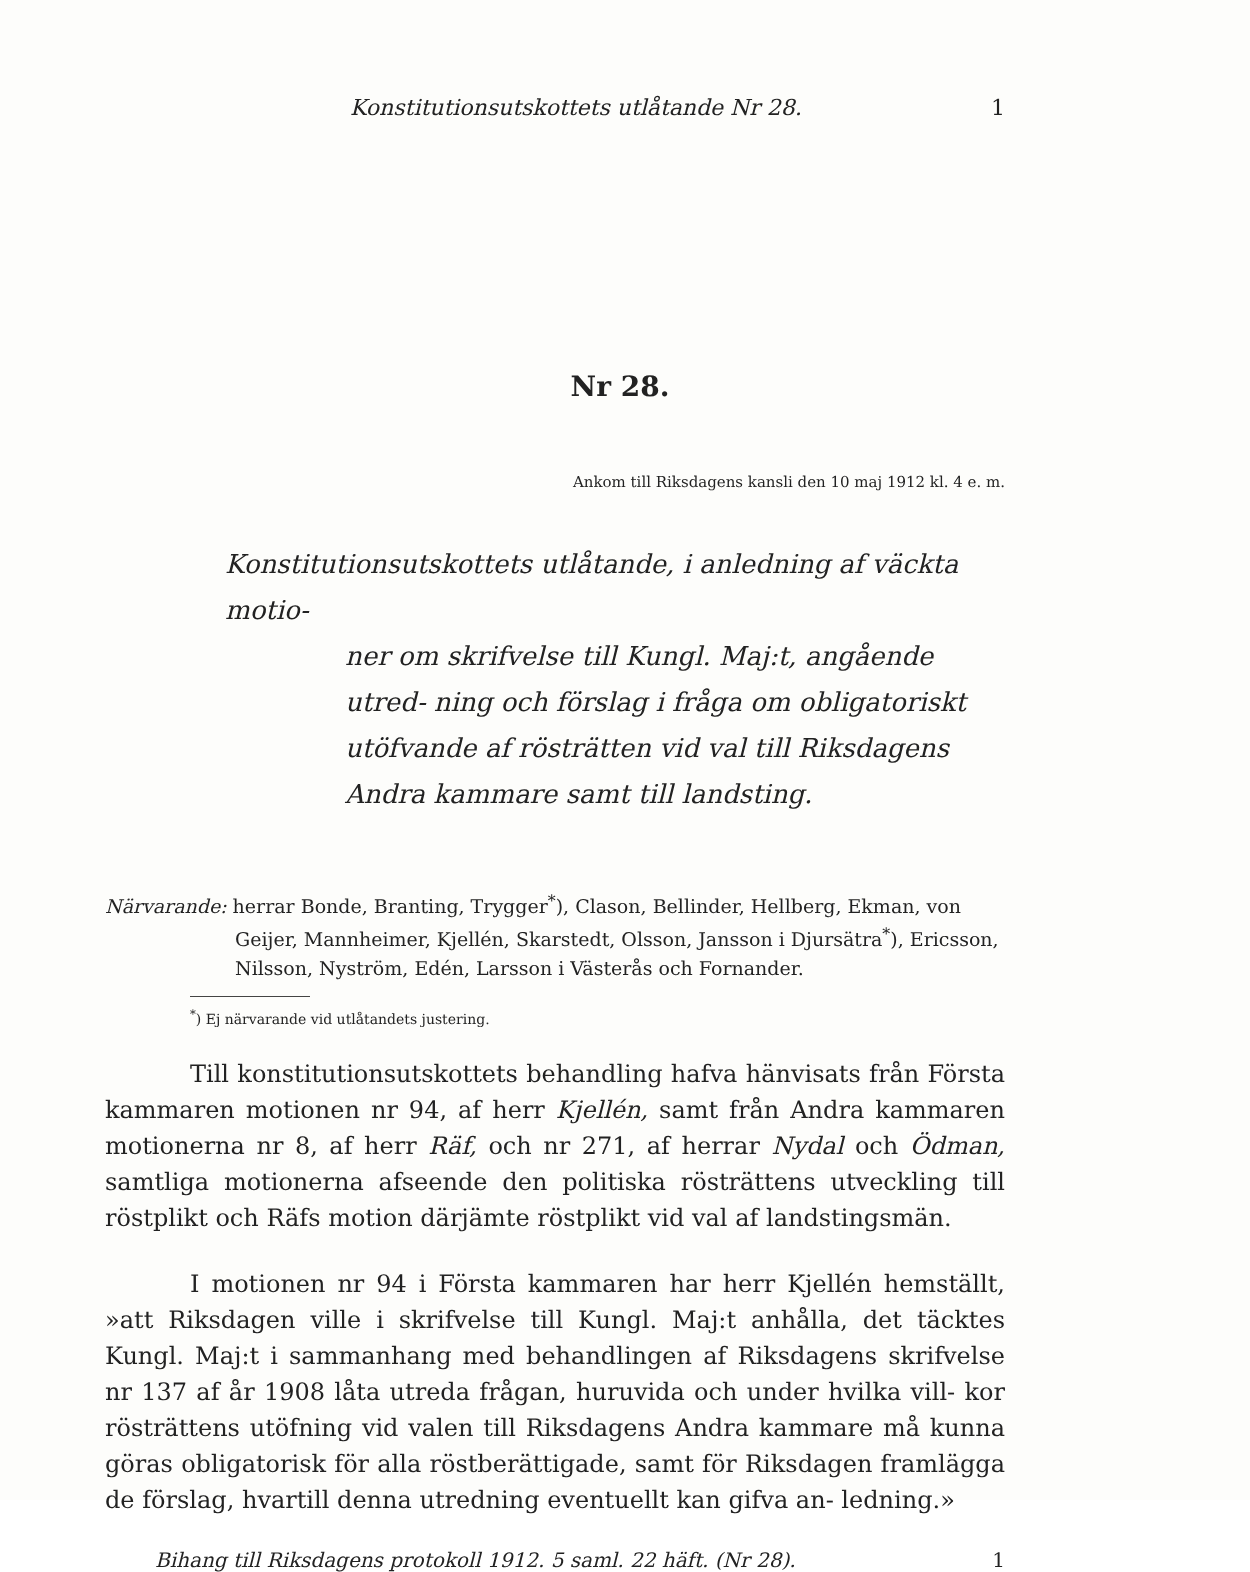Konstitutionsutskottets utlåtande Nr 28. 1
Nr 28.
Ankom till Riksdagens kansli den 10 maj 1912 kl. 4 e. m.
Konstitutionsutskottets utlåtande, i anledning af väckta motio-
ner om skrifvelse till Kungl. Maj:t, angående utred- ning och förslag i fråga om obligatoriskt utöfvande af rösträtten vid val till Riksdagens Andra kammare samt till landsting.
Närvarande: herrar Bonde, Branting, Trygger<sup>*</sup>), Clason, Bellinder, Hellberg, Ekman, von Geijer, Mannheimer, Kjellén, Skarstedt, Olsson, Jansson i Djursätra<sup>*</sup>), Ericsson, Nilsson, Nyström, Edén, Larsson i Västerås och Fornander.
<sup>*</sup>) Ej närvarande vid utlåtandets justering.
Till konstitutionsutskottets behandling hafva hänvisats från Första kammaren motionen nr 94, af herr Kjellén, samt från Andra kammaren motionerna nr 8, af herr Räf, och nr 271, af herrar Nydal och Ödman, samtliga motionerna afseende den politiska rösträttens utveckling till röstplikt och Räfs motion därjämte röstplikt vid val af landstingsmän.
I motionen nr 94 i Första kammaren har herr Kjellén hemställt, »att Riksdagen ville i skrifvelse till Kungl. Maj:t anhålla, det täcktes Kungl. Maj:t i sammanhang med behandlingen af Riksdagens skrifvelse nr 137 af år 1908 låta utreda frågan, huruvida och under hvilka vill- kor rösträttens utöfning vid valen till Riksdagens Andra kammare må kunna göras obligatorisk för alla röstberättigade, samt för Riksdagen framlägga de förslag, hvartill denna utredning eventuellt kan gifva an- ledning.»
Bihang till Riksdagens protokoll 1912. 5 saml. 22 häft. (Nr 28). 1